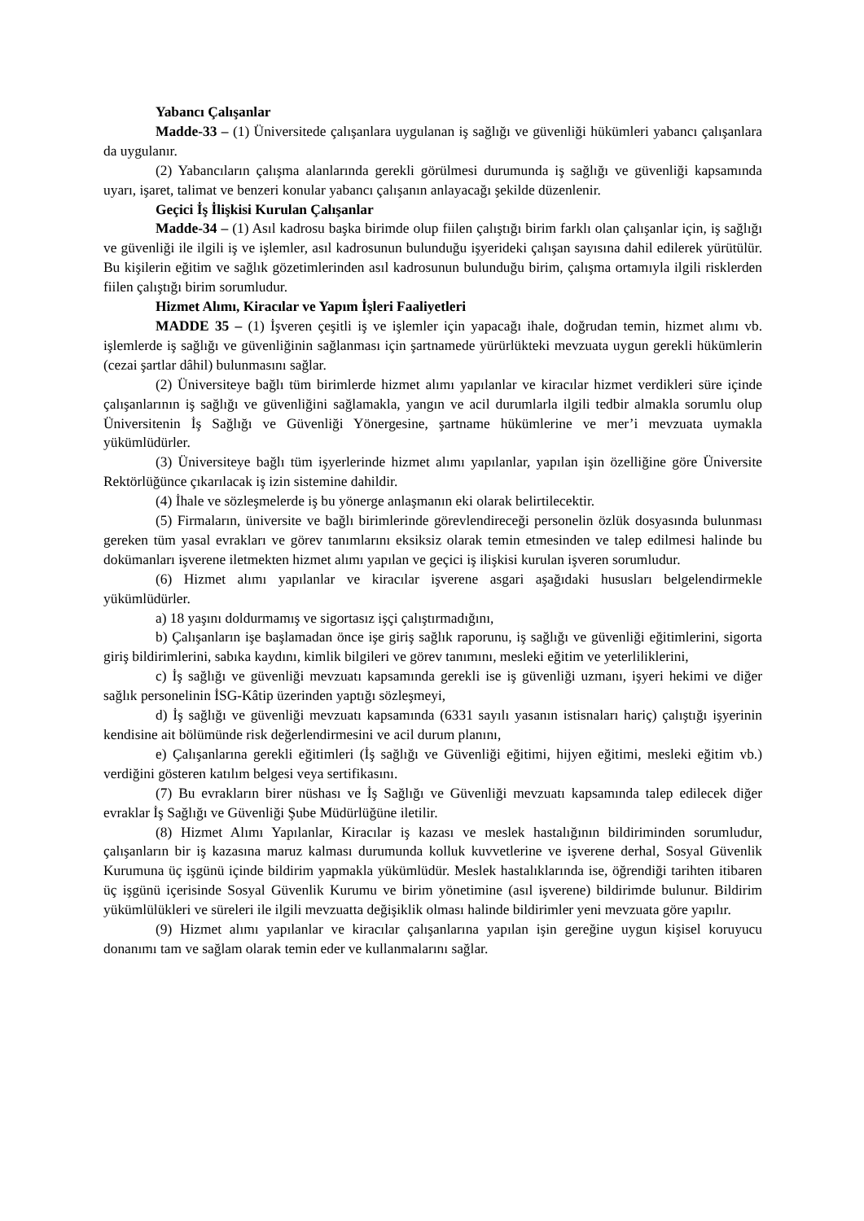Yabancı Çalışanlar
Madde-33 – (1) Üniversitede çalışanlara uygulanan iş sağlığı ve güvenliği hükümleri yabancı çalışanlara da uygulanır.
(2) Yabancıların çalışma alanlarında gerekli görülmesi durumunda iş sağlığı ve güvenliği kapsamında uyarı, işaret, talimat ve benzeri konular yabancı çalışanın anlayacağı şekilde düzenlenir.
Geçici İş İlişkisi Kurulan Çalışanlar
Madde-34 – (1) Asıl kadrosu başka birimde olup fiilen çalıştığı birim farklı olan çalışanlar için, iş sağlığı ve güvenliği ile ilgili iş ve işlemler, asıl kadrosunun bulunduğu işyerideki çalışan sayısına dahil edilerek yürütülür. Bu kişilerin eğitim ve sağlık gözetimlerinden asıl kadrosunun bulunduğu birim, çalışma ortamıyla ilgili risklerden fiilen çalıştığı birim sorumludur.
Hizmet Alımı, Kiracılar ve Yapım İşleri Faaliyetleri
MADDE 35 – (1) İşveren çeşitli iş ve işlemler için yapacağı ihale, doğrudan temin, hizmet alımı vb. işlemlerde iş sağlığı ve güvenliğinin sağlanması için şartnamede yürürlükteki mevzuata uygun gerekli hükümlerin (cezai şartlar dâhil) bulunmasını sağlar.
(2) Üniversiteye bağlı tüm birimlerde hizmet alımı yapılanlar ve kiracılar hizmet verdikleri süre içinde çalışanlarının iş sağlığı ve güvenliğini sağlamakla, yangın ve acil durumlarla ilgili tedbir almakla sorumlu olup Üniversitenin İş Sağlığı ve Güvenliği Yönergesine, şartname hükümlerine ve mer’i mevzuata uymakla yükümlüdürler.
(3) Üniversiteye bağlı tüm işyerlerinde hizmet alımı yapılanlar, yapılan işin özelliğine göre Üniversite Rektörlüğünce çıkarılacak iş izin sistemine dahildir.
(4) İhale ve sözleşmelerde iş bu yönerge anlaşmanın eki olarak belirtilecektir.
(5) Firmaların, üniversite ve bağlı birimlerinde görevlendireceği personelin özlük dosyasında bulunması gereken tüm yasal evrakları ve görev tanımlarını eksiksiz olarak temin etmesinden ve talep edilmesi halinde bu dokümanları işverene iletmekten hizmet alımı yapılan ve geçici iş ilişkisi kurulan işveren sorumludur.
(6) Hizmet alımı yapılanlar ve kiracılar işverene asgari aşağıdaki hususları belgelendirmekle yükümlüdürler.
a) 18 yaşını doldurmamış ve sigortasız işçi çalıştırmadığını,
b) Çalışanların işe başlamadan önce işe giriş sağlık raporunu, iş sağlığı ve güvenliği eğitimlerini, sigorta giriş bildirimlerini, sabıka kaydını, kimlik bilgileri ve görev tanımını, mesleki eğitim ve yeterliliklerini,
c) İş sağlığı ve güvenliği mevzuatı kapsamında gerekli ise iş güvenliği uzmanı, işyeri hekimi ve diğer sağlık personelinin İSG-Kâtip üzerinden yaptığı sözleşmeyi,
d) İş sağlığı ve güvenliği mevzuatı kapsamında (6331 sayılı yasanın istisnaları hariç) çalıştığı işyerinin kendisine ait bölümünde risk değerlendirmesini ve acil durum planını,
e) Çalışanlarına gerekli eğitimleri (İş sağlığı ve Güvenliği eğitimi, hijyen eğitimi, mesleki eğitim vb.) verdiğini gösteren katılım belgesi veya sertifikasını.
(7) Bu evrakların birer nüshası ve İş Sağlığı ve Güvenliği mevzuatı kapsamında talep edilecek diğer evraklar İş Sağlığı ve Güvenliği Şube Müdürlüğüne iletilir.
(8) Hizmet Alımı Yapılanlar, Kiracılar iş kazası ve meslek hastalığının bildiriminden sorumludur, çalışanların bir iş kazasına maruz kalması durumunda kolluk kuvvetlerine ve işverene derhal, Sosyal Güvenlik Kurumuna üç işgünü içinde bildirim yapmakla yükümlüdür. Meslek hastalıklarında ise, öğrendiği tarihten itibaren üç işgünü içerisinde Sosyal Güvenlik Kurumu ve birim yönetimine (asıl işverene) bildirimde bulunur. Bildirim yükümlülükleri ve süreleri ile ilgili mevzuatta değişiklik olması halinde bildirimler yeni mevzuata göre yapılır.
(9) Hizmet alımı yapılanlar ve kiracılar çalışanlarına yapılan işin gereğine uygun kişisel koruyucu donanımı tam ve sağlam olarak temin eder ve kullanmalarını sağlar.